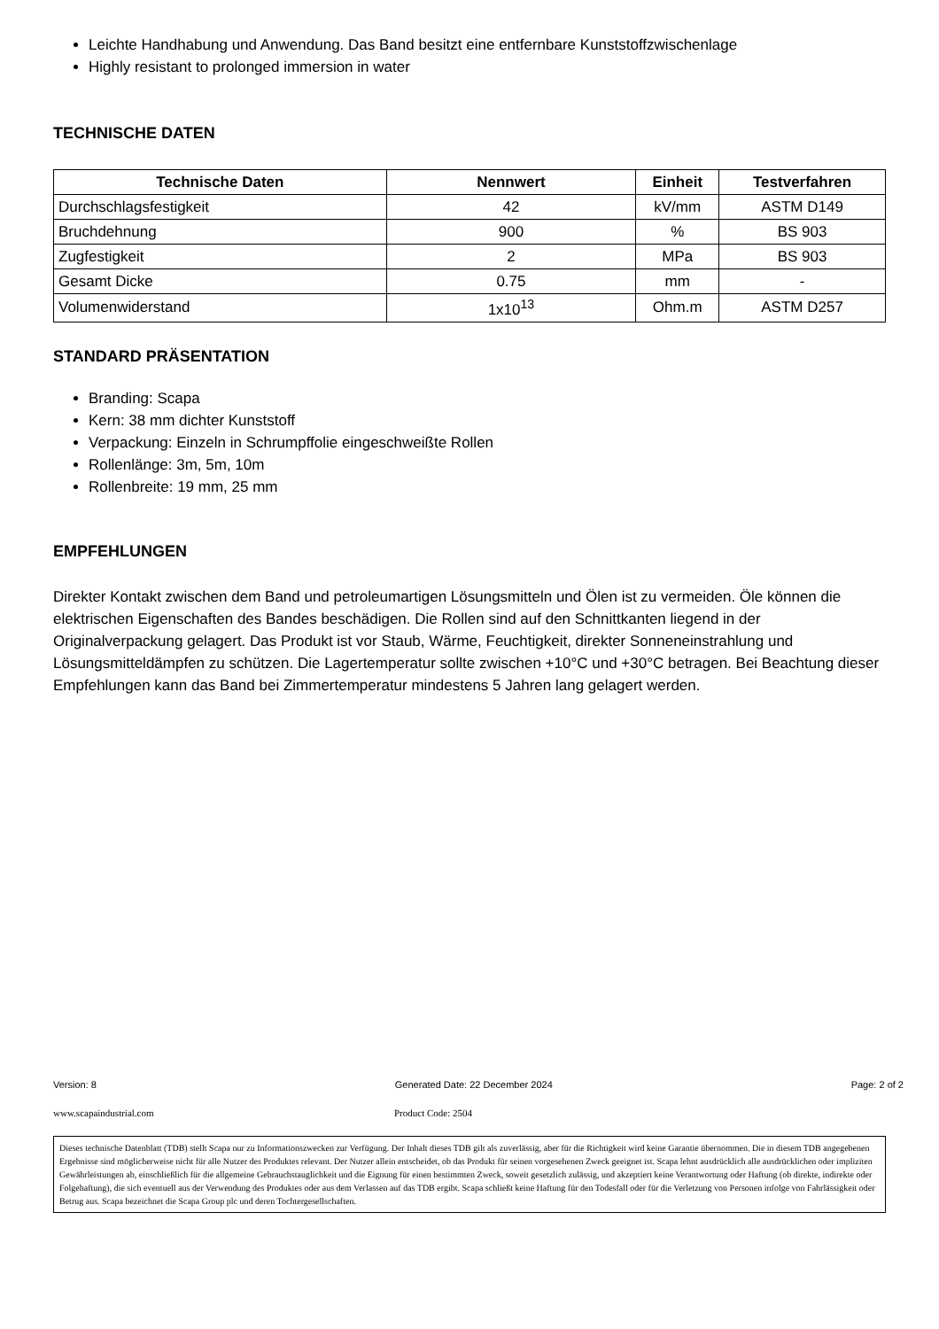Leichte Handhabung und Anwendung. Das Band besitzt eine entfernbare Kunststoffzwischenlage
Highly resistant to prolonged immersion in water
TECHNISCHE DATEN
| Technische Daten | Nennwert | Einheit | Testverfahren |
| --- | --- | --- | --- |
| Durchschlagsfestigkeit | 42 | kV/mm | ASTM D149 |
| Bruchdehnung | 900 | % | BS 903 |
| Zugfestigkeit | 2 | MPa | BS 903 |
| Gesamt Dicke | 0.75 | mm | - |
| Volumenwiderstand | 1x10<sup>13</sup> | Ohm.m | ASTM D257 |
STANDARD PRÄSENTATION
Branding: Scapa
Kern: 38 mm dichter Kunststoff
Verpackung: Einzeln in Schrumpffolie eingeschweißte Rollen
Rollenlänge: 3m, 5m, 10m
Rollenbreite: 19 mm, 25 mm
EMPFEHLUNGEN
Direkter Kontakt zwischen dem Band und petroleumartigen Lösungsmitteln und Ölen ist zu vermeiden. Öle können die elektrischen Eigenschaften des Bandes beschädigen. Die Rollen sind auf den Schnittkanten liegend in der Originalverpackung gelagert. Das Produkt ist vor Staub, Wärme, Feuchtigkeit, direkter Sonneneinstrahlung und Lösungsmitteldämpfen zu schützen. Die Lagertemperatur sollte zwischen +10°C und +30°C betragen. Bei Beachtung dieser Empfehlungen kann das Band bei Zimmertemperatur mindestens 5 Jahren lang gelagert werden.
Version: 8 Generated Date: 22 December 2024 Page: 2 of 2
www.scapaindustrial.com Product Code: 2504
Dieses technische Datenblatt (TDB) stellt Scapa nur zu Informationszwecken zur Verfügung. Der Inhalt dieses TDB gilt als zuverlässig, aber für die Richtigkeit wird keine Garantie übernommen. Die in diesem TDB angegebenen Ergebnisse sind möglicherweise nicht für alle Nutzer des Produktes relevant. Der Nutzer allein entscheidet, ob das Produkt für seinen vorgesehenen Zweck geeignet ist. Scapa lehnt ausdrücklich alle ausdrücklichen oder impliziten Gewährleistungen ab, einschließlich für die allgemeine Gebrauchstauglichkeit und die Eignung für einen bestimmten Zweck, soweit gesetzlich zulässig, und akzeptiert keine Verantwortung oder Haftung (ob direkte, indirekte oder Folgehaftung), die sich eventuell aus der Verwendung des Produktes oder aus dem Verlassen auf das TDB ergibt. Scapa schließt keine Haftung für den Todesfall oder für die Verletzung von Personen infolge von Fahrlässigkeit oder Betrug aus. Scapa bezeichnet die Scapa Group plc und deren Tochtergesellschaften.